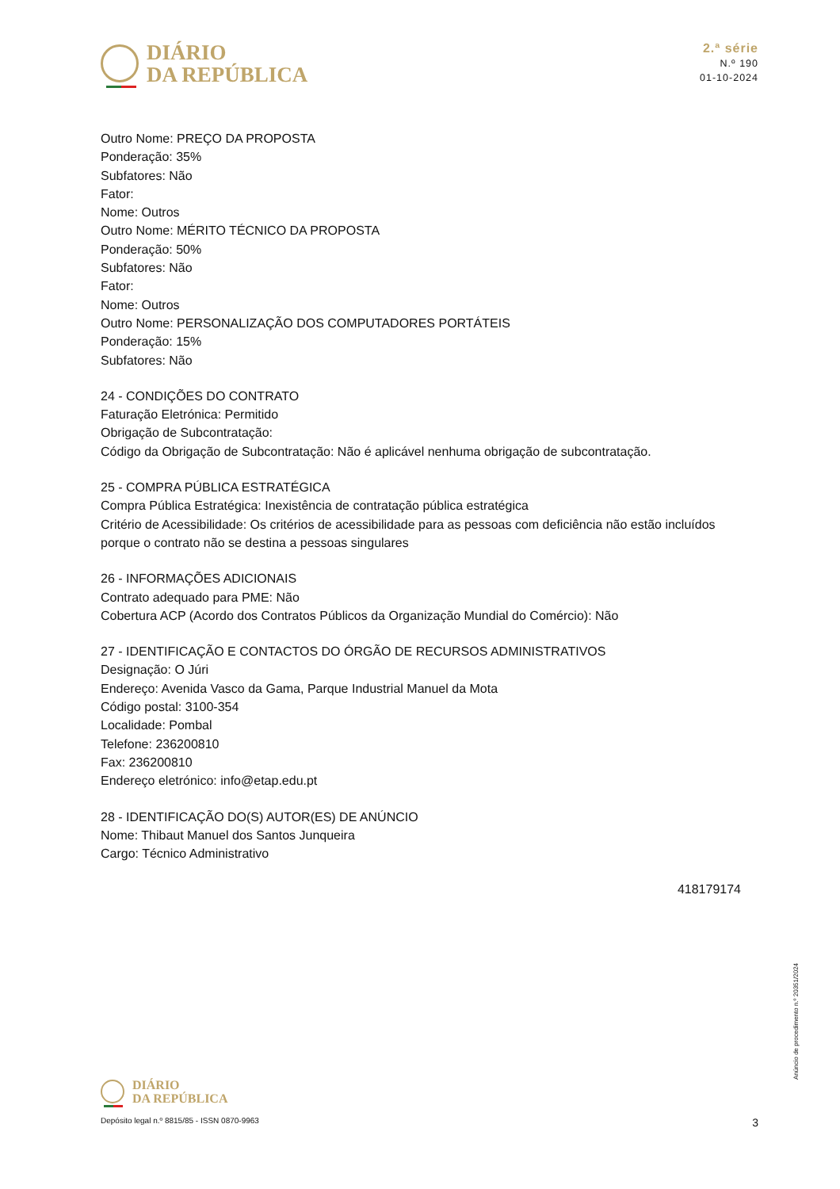DIÁRIO
DA REPÚBLICA
2.ª série
N.º 190
01-10-2024
Outro Nome: PREÇO DA PROPOSTA
Ponderação: 35%
Subfatores: Não
Fator:
Nome: Outros
Outro Nome: MÉRITO TÉCNICO DA PROPOSTA
Ponderação: 50%
Subfatores: Não
Fator:
Nome: Outros
Outro Nome: PERSONALIZAÇÃO DOS COMPUTADORES PORTÁTEIS
Ponderação: 15%
Subfatores: Não
24 - CONDIÇÕES DO CONTRATO
Faturação Eletrónica: Permitido
Obrigação de Subcontratação:
Código da Obrigação de Subcontratação: Não é aplicável nenhuma obrigação de subcontratação.
25 - COMPRA PÚBLICA ESTRATÉGICA
Compra Pública Estratégica: Inexistência de contratação pública estratégica
Critério de Acessibilidade: Os critérios de acessibilidade para as pessoas com deficiência não estão incluídos porque o contrato não se destina a pessoas singulares
26 - INFORMAÇÕES ADICIONAIS
Contrato adequado para PME: Não
Cobertura ACP (Acordo dos Contratos Públicos da Organização Mundial do Comércio): Não
27 - IDENTIFICAÇÃO E CONTACTOS DO ÓRGÃO DE RECURSOS ADMINISTRATIVOS
Designação: O Júri
Endereço: Avenida Vasco da Gama, Parque Industrial Manuel da Mota
Código postal: 3100-354
Localidade: Pombal
Telefone: 236200810
Fax: 236200810
Endereço eletrónico: info@etap.edu.pt
28 - IDENTIFICAÇÃO DO(S) AUTOR(ES) DE ANÚNCIO
Nome: Thibaut Manuel dos Santos Junqueira
Cargo: Técnico Administrativo
418179174
Anúncio de procedimento n.º 20351/2024
DIÁRIO
DA REPÚBLICA
Depósito legal n.º 8815/85 - ISSN 0870-9963 3